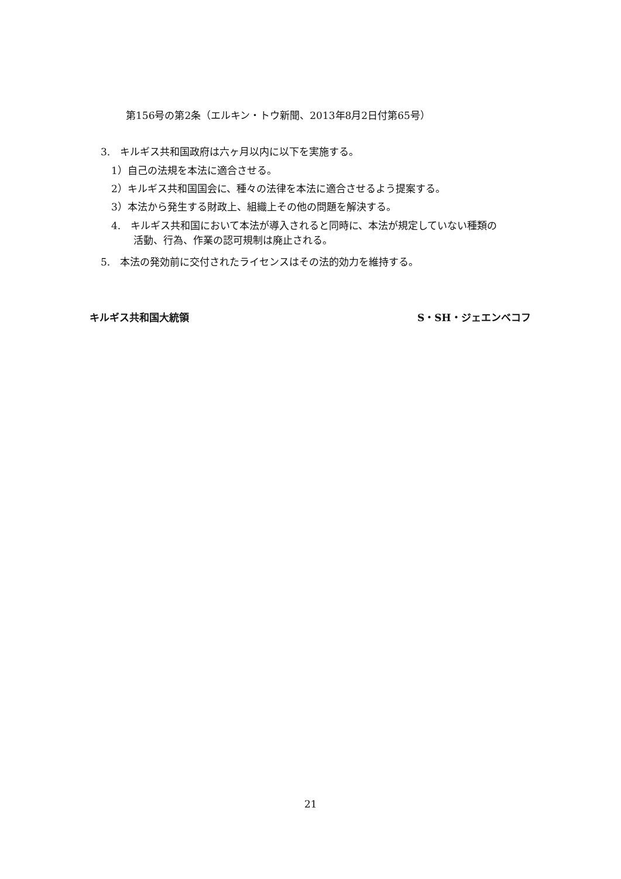第156号の第2条（エルキン・トウ新聞、2013年8月2日付第65号）
3.　キルギス共和国政府は六ヶ月以内に以下を実施する。
1）自己の法規を本法に適合させる。
2）キルギス共和国国会に、種々の法律を本法に適合させるよう提案する。
3）本法から発生する財政上、組織上その他の問題を解決する。
4.　キルギス共和国において本法が導入されると同時に、本法が規定していない種類の
活動、行為、作業の認可規制は廃止される。
5.　本法の発効前に交付されたライセンスはその法的効力を維持する。
キルギス共和国大統領 S・SH・ジェエンベコフ
21